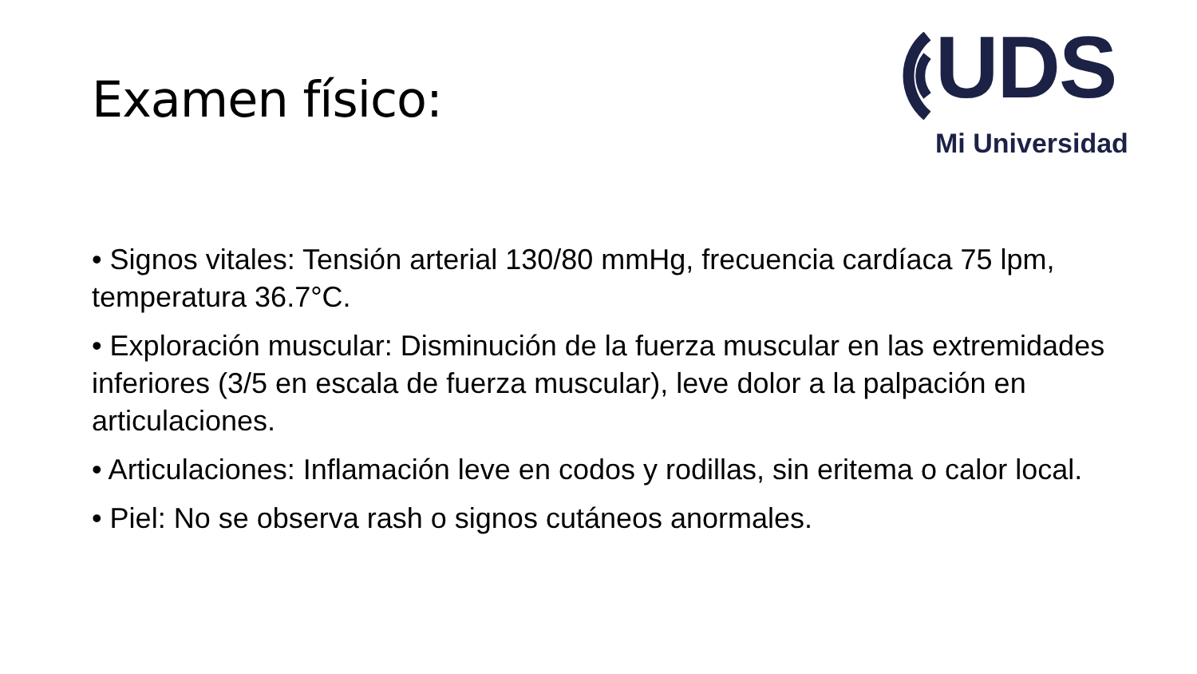UDS
Mi Universidad
Examen físico:
• Signos vitales: Tensión arterial 130/80 mmHg, frecuencia cardíaca 75 lpm, temperatura 36.7°C.
• Exploración muscular: Disminución de la fuerza muscular en las extremidades inferiores (3/5 en escala de fuerza muscular), leve dolor a la palpación en articulaciones.
• Articulaciones: Inflamación leve en codos y rodillas, sin eritema o calor local.
• Piel: No se observa rash o signos cutáneos anormales.